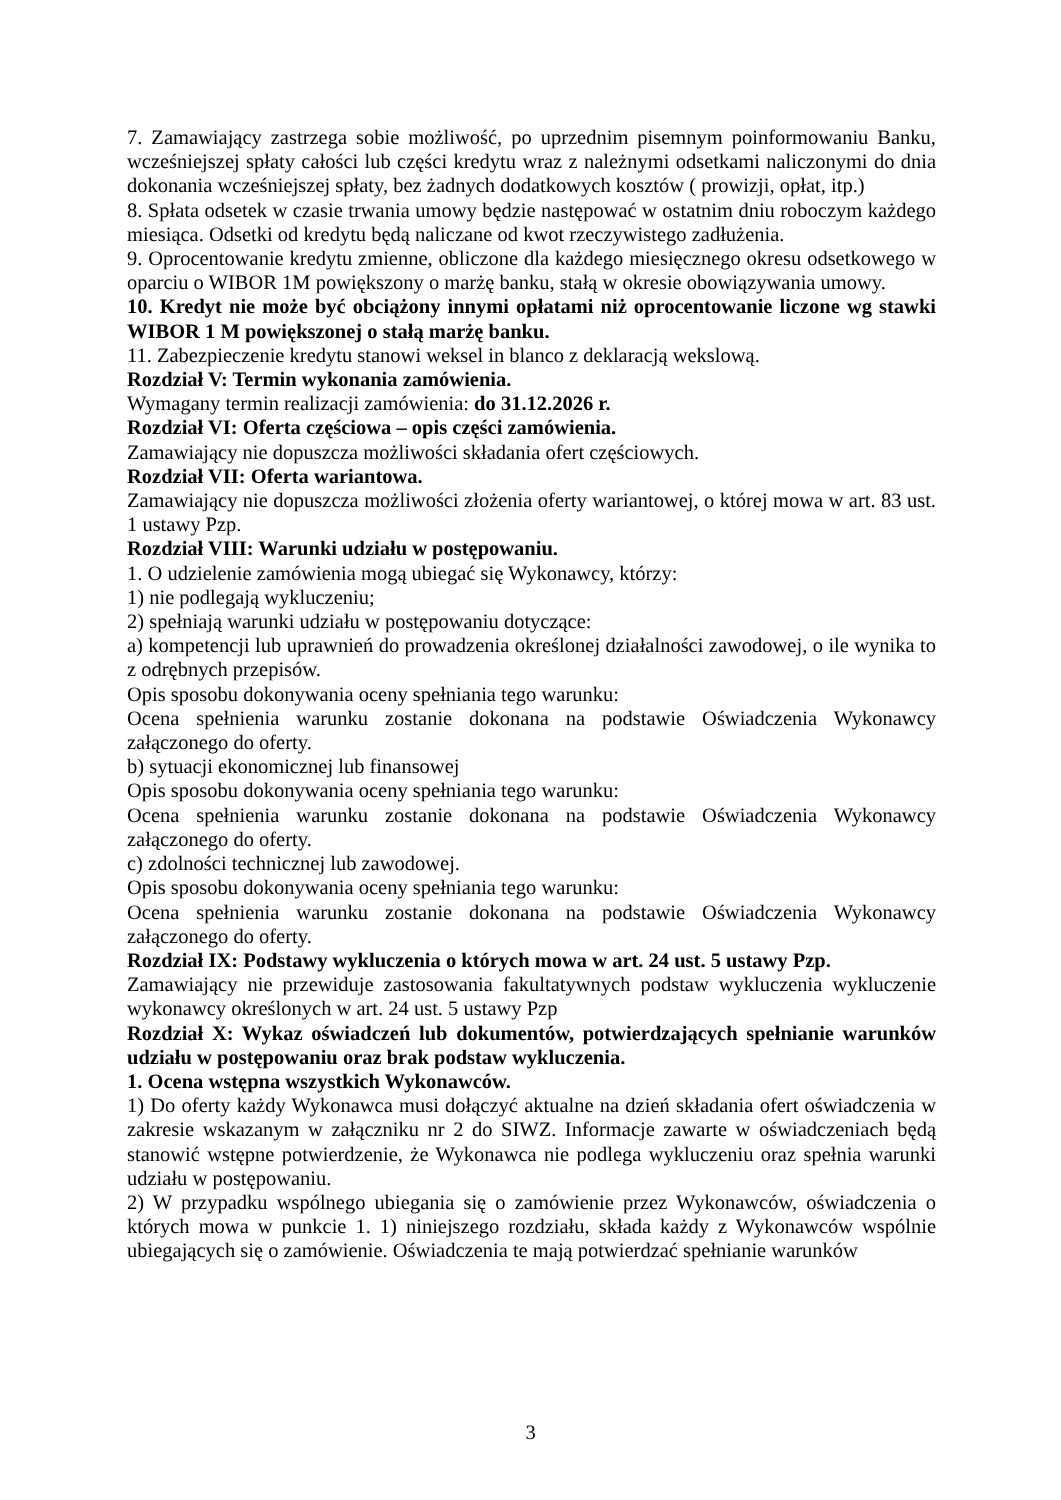7. Zamawiający zastrzega sobie możliwość, po uprzednim pisemnym poinformowaniu Banku, wcześniejszej spłaty całości lub części kredytu wraz z należnymi odsetkami naliczonymi do dnia dokonania wcześniejszej spłaty, bez żadnych dodatkowych kosztów ( prowizji, opłat, itp.)
8. Spłata odsetek w czasie trwania umowy będzie następować w ostatnim dniu roboczym każdego miesiąca. Odsetki od kredytu będą naliczane od kwot rzeczywistego zadłużenia.
9. Oprocentowanie kredytu zmienne, obliczone dla każdego miesięcznego okresu odsetkowego w oparciu o WIBOR 1M powiększony o marżę banku, stałą w okresie obowiązywania umowy.
10. Kredyt nie może być obciążony innymi opłatami niż oprocentowanie liczone wg stawki WIBOR 1 M powiększonej o stałą marżę banku.
11. Zabezpieczenie kredytu stanowi weksel in blanco z deklaracją wekslową.
Rozdział V: Termin wykonania zamówienia.
Wymagany termin realizacji zamówienia: do 31.12.2026 r.
Rozdział VI: Oferta częściowa – opis części zamówienia.
Zamawiający nie dopuszcza możliwości składania ofert częściowych.
Rozdział VII: Oferta wariantowa.
Zamawiający nie dopuszcza możliwości złożenia oferty wariantowej, o której mowa w art. 83 ust. 1 ustawy Pzp.
Rozdział VIII: Warunki udziału w postępowaniu.
1. O udzielenie zamówienia mogą ubiegać się Wykonawcy, którzy:
1) nie podlegają wykluczeniu;
2) spełniają warunki udziału w postępowaniu dotyczące:
a) kompetencji lub uprawnień do prowadzenia określonej działalności zawodowej, o ile wynika to z odrębnych przepisów.
Opis sposobu dokonywania oceny spełniania tego warunku:
Ocena spełnienia warunku zostanie dokonana na podstawie Oświadczenia Wykonawcy załączonego do oferty.
b) sytuacji ekonomicznej lub finansowej
Opis sposobu dokonywania oceny spełniania tego warunku:
Ocena spełnienia warunku zostanie dokonana na podstawie Oświadczenia Wykonawcy załączonego do oferty.
c) zdolności technicznej lub zawodowej.
Opis sposobu dokonywania oceny spełniania tego warunku:
Ocena spełnienia warunku zostanie dokonana na podstawie Oświadczenia Wykonawcy załączonego do oferty.
Rozdział IX: Podstawy wykluczenia o których mowa w art. 24 ust. 5 ustawy Pzp.
Zamawiający nie przewiduje zastosowania fakultatywnych podstaw wykluczenia wykluczenie wykonawcy określonych w art. 24 ust. 5 ustawy Pzp
Rozdział X: Wykaz oświadczeń lub dokumentów, potwierdzających spełnianie warunków udziału w postępowaniu oraz brak podstaw wykluczenia.
1. Ocena wstępna wszystkich Wykonawców.
1) Do oferty każdy Wykonawca musi dołączyć aktualne na dzień składania ofert oświadczenia w zakresie wskazanym w załączniku nr 2 do SIWZ. Informacje zawarte w oświadczeniach będą stanowić wstępne potwierdzenie, że Wykonawca nie podlega wykluczeniu oraz spełnia warunki udziału w postępowaniu.
2) W przypadku wspólnego ubiegania się o zamówienie przez Wykonawców, oświadczenia o których mowa w punkcie 1. 1) niniejszego rozdziału, składa każdy z Wykonawców wspólnie ubiegających się o zamówienie. Oświadczenia te mają potwierdzać spełnianie warunków
3